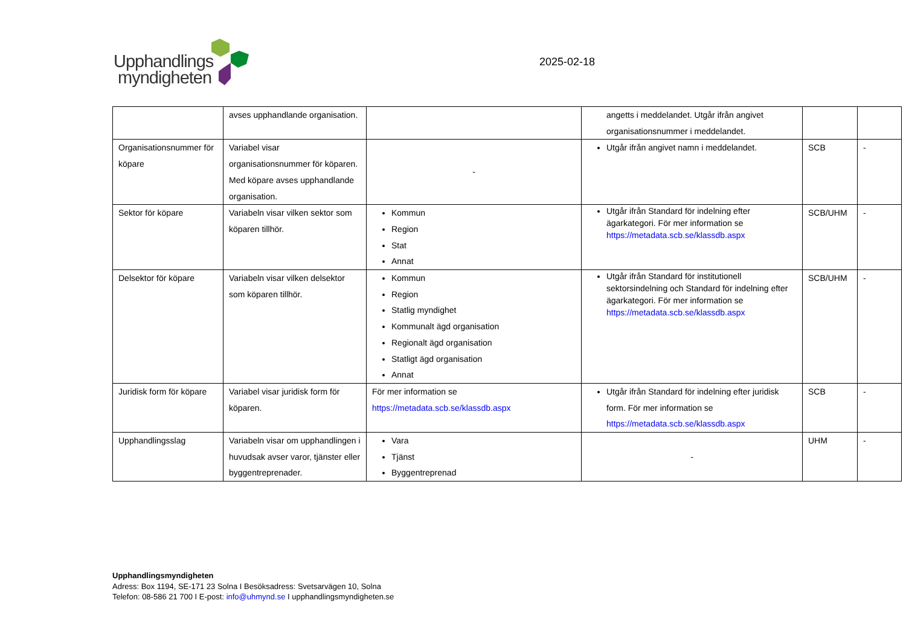Upphandlings
myndigheten
2025-02-18
| | avses upphandlande organisation. | | angetts i meddelandet. Utgår ifrån angivet organisationsnummer i meddelandet. | | |
| Organisationsnummer för köpare | Variabel visar organisationsnummer för köparen. Med köpare avses upphandlande organisation. | - | Utgår ifrån angivet namn i meddelandet. | SCB | - |
| Sektor för köpare | Variabeln visar vilken sektor som köparen tillhör. | Kommun Region Stat Annat | Utgår ifrån Standard för indelning efter ägarkategori. För mer information se https://metadata.scb.se/klassdb.aspx | SCB/UHM | - |
| Delsektor för köpare | Variabeln visar vilken delsektor som köparen tillhör. | Kommun Region Statlig myndighet Kommunalt ägd organisation Regionalt ägd organisation Statligt ägd organisation Annat | Utgår ifrån Standard för institutionell sektorsindelning och Standard för indelning efter ägarkategori. För mer information se https://metadata.scb.se/klassdb.aspx | SCB/UHM | - |
| Juridisk form för köpare | Variabel visar juridisk form för köparen. | För mer information se https://metadata.scb.se/klassdb.aspx | Utgår ifrån Standard för indelning efter juridisk form. För mer information se https://metadata.scb.se/klassdb.aspx | SCB | - |
| Upphandlingsslag | Variabeln visar om upphandlingen i huvudsak avser varor, tjänster eller byggentreprenader. | Vara Tjänst Byggentreprenad | - | UHM | - |
Upphandlingsmyndigheten
Adress: Box 1194, SE-171 23 Solna I Besöksadress: Svetsarvägen 10, Solna
Telefon: 08-586 21 700 I E-post: info@uhmynd.se I upphandlingsmyndigheten.se